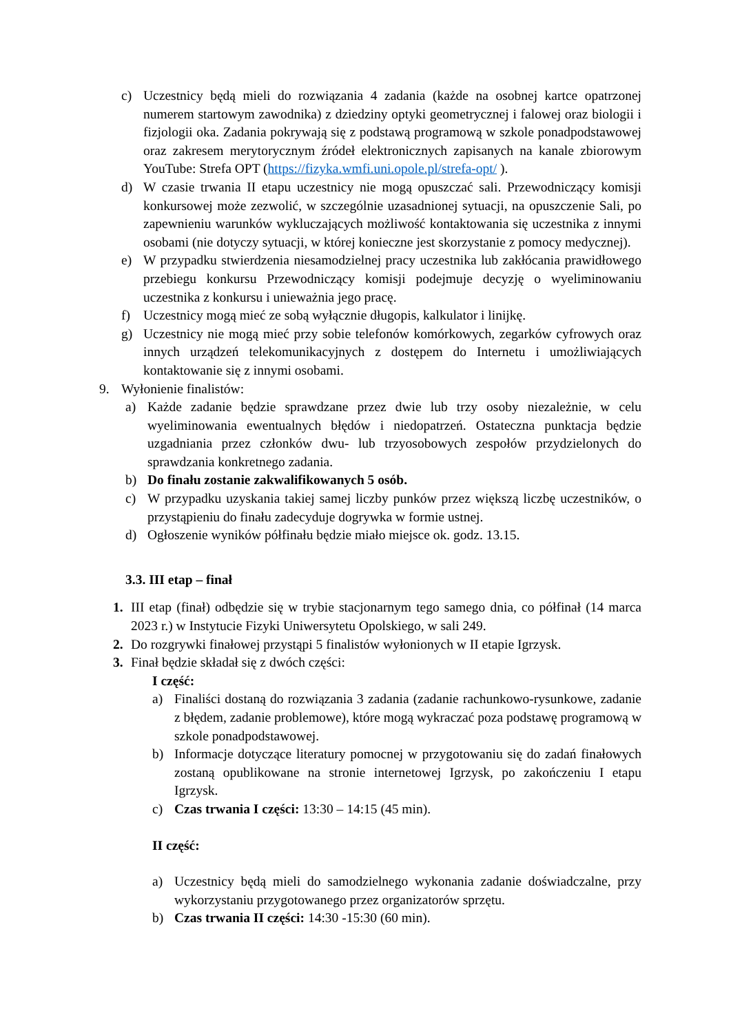c) Uczestnicy będą mieli do rozwiązania 4 zadania (każde na osobnej kartce opatrzonej numerem startowym zawodnika) z dziedziny optyki geometrycznej i falowej oraz biologii i fizjologii oka. Zadania pokrywają się z podstawą programową w szkole ponadpodstawowej oraz zakresem merytorycznym źródeł elektronicznych zapisanych na kanale zbiorowym YouTube: Strefa OPT (https://fizyka.wmfi.uni.opole.pl/strefa-opt/ ).
d) W czasie trwania II etapu uczestnicy nie mogą opuszczać sali. Przewodniczący komisji konkursowej może zezwolić, w szczególnie uzasadnionej sytuacji, na opuszczenie Sali, po zapewnieniu warunków wykluczających możliwość kontaktowania się uczestnika z innymi osobami (nie dotyczy sytuacji, w której konieczne jest skorzystanie z pomocy medycznej).
e) W przypadku stwierdzenia niesamodzielnej pracy uczestnika lub zakłócania prawidłowego przebiegu konkursu Przewodniczący komisji podejmuje decyzję o wyeliminowaniu uczestnika z konkursu i unieważnia jego pracę.
f) Uczestnicy mogą mieć ze sobą wyłącznie długopis, kalkulator i linijkę.
g) Uczestnicy nie mogą mieć przy sobie telefonów komórkowych, zegarków cyfrowych oraz innych urządzeń telekomunikacyjnych z dostępem do Internetu i umożliwiających kontaktowanie się z innymi osobami.
9. Wyłonienie finalistów:
a) Każde zadanie będzie sprawdzane przez dwie lub trzy osoby niezależnie, w celu wyeliminowania ewentualnych błędów i niedopatrzeń. Ostateczna punktacja będzie uzgadniania przez członków dwu- lub trzyosobowych zespołów przydzielonych do sprawdzania konkretnego zadania.
b) Do finału zostanie zakwalifikowanych 5 osób.
c) W przypadku uzyskania takiej samej liczby punków przez większą liczbę uczestników, o przystąpieniu do finału zadecyduje dogrywka w formie ustnej.
d) Ogłoszenie wyników półfinału będzie miało miejsce ok. godz. 13.15.
3.3. III etap – finał
1. III etap (finał) odbędzie się w trybie stacjonarnym tego samego dnia, co półfinał (14 marca 2023 r.) w Instytucie Fizyki Uniwersytetu Opolskiego, w sali 249.
2. Do rozgrywki finałowej przystąpi 5 finalistów wyłonionych w II etapie Igrzysk.
3. Finał będzie składał się z dwóch części:
I część:
a) Finaliści dostaną do rozwiązania 3 zadania (zadanie rachunkowo-rysunkowe, zadanie z błędem, zadanie problemowe), które mogą wykraczać poza podstawę programową w szkole ponadpodstawowej.
b) Informacje dotyczące literatury pomocnej w przygotowaniu się do zadań finałowych zostaną opublikowane na stronie internetowej Igrzysk, po zakończeniu I etapu Igrzysk.
c) Czas trwania I części: 13:30 – 14:15 (45 min).
II część:
a) Uczestnicy będą mieli do samodzielnego wykonania zadanie doświadczalne, przy wykorzystaniu przygotowanego przez organizatorów sprzętu.
b) Czas trwania II części: 14:30 -15:30 (60 min).